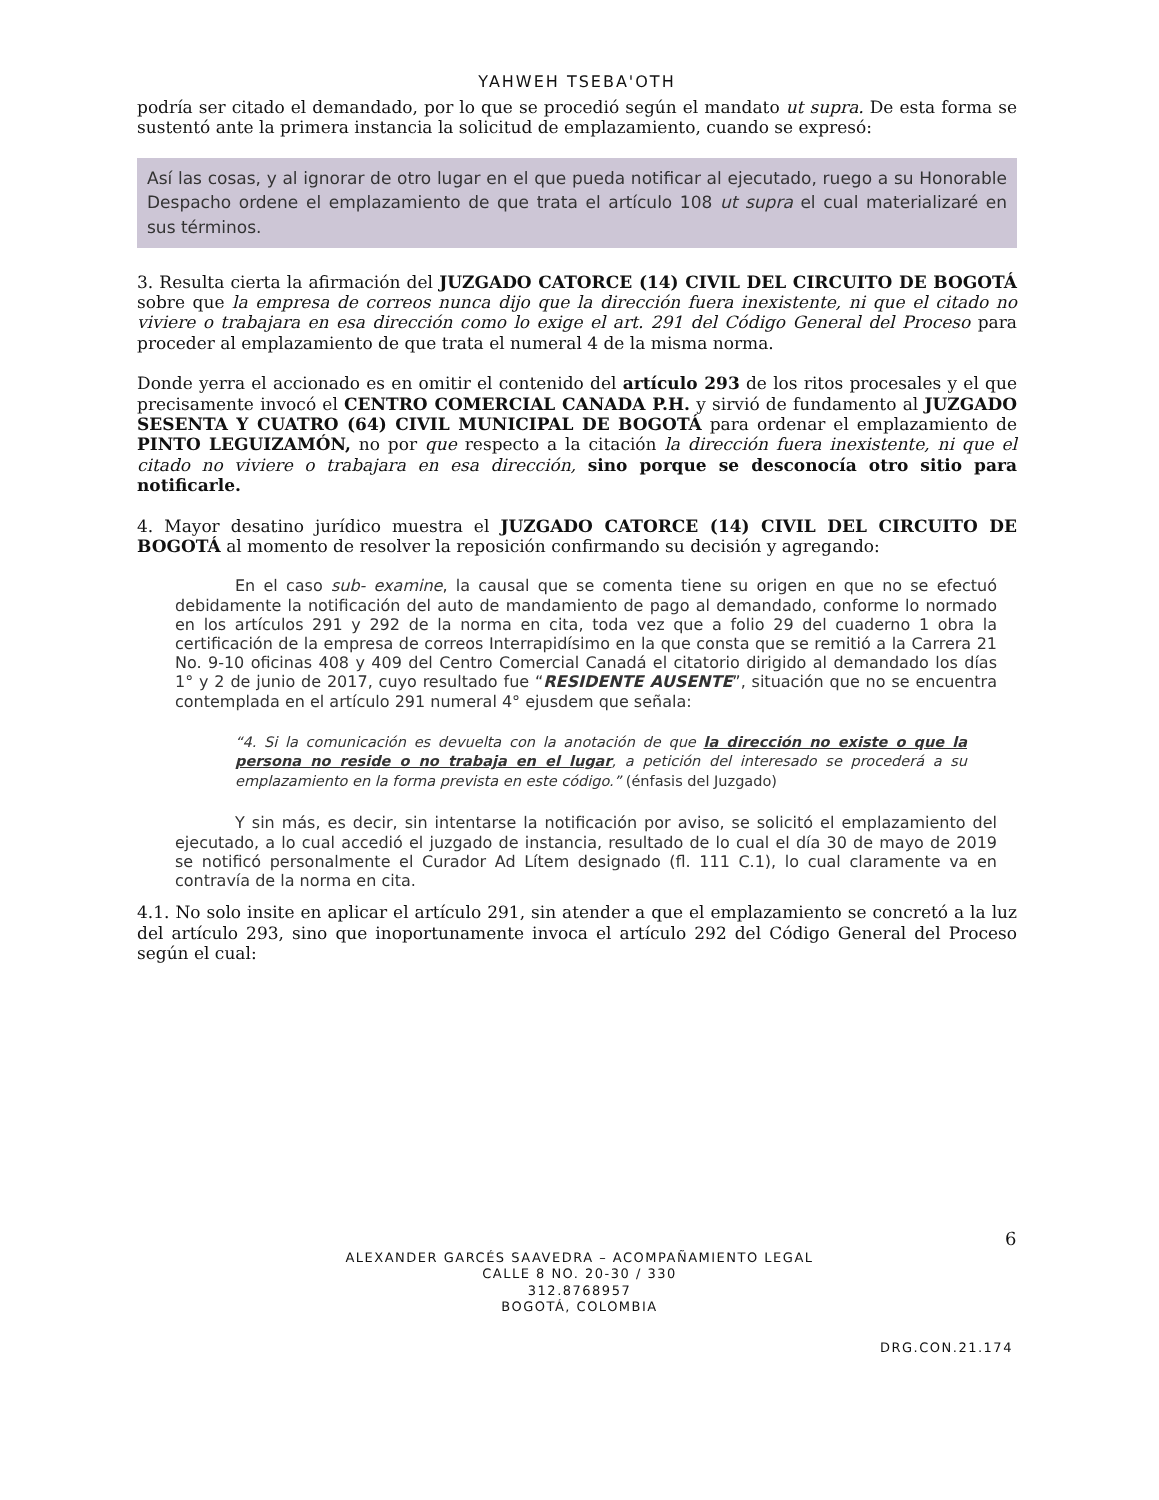YAHWEH TSEBA'OTH
podría ser citado el demandado, por lo que se procedió según el mandato ut supra. De esta forma se sustentó ante la primera instancia la solicitud de emplazamiento, cuando se expresó:
Así las cosas, y al ignorar de otro lugar en el que pueda notificar al ejecutado, ruego a su Honorable Despacho ordene el emplazamiento de que trata el artículo 108 ut supra el cual materializaré en sus términos.
3. Resulta cierta la afirmación del JUZGADO CATORCE (14) CIVIL DEL CIRCUITO DE BOGOTÁ sobre que la empresa de correos nunca dijo que la dirección fuera inexistente, ni que el citado no viviere o trabajara en esa dirección como lo exige el art. 291 del Código General del Proceso para proceder al emplazamiento de que trata el numeral 4 de la misma norma.
Donde yerra el accionado es en omitir el contenido del artículo 293 de los ritos procesales y el que precisamente invocó el CENTRO COMERCIAL CANADA P.H. y sirvió de fundamento al JUZGADO SESENTA Y CUATRO (64) CIVIL MUNICIPAL DE BOGOTÁ para ordenar el emplazamiento de PINTO LEGUIZAMÓN, no por que respecto a la citación la dirección fuera inexistente, ni que el citado no viviere o trabajara en esa dirección, sino porque se desconocía otro sitio para notificarle.
4. Mayor desatino jurídico muestra el JUZGADO CATORCE (14) CIVIL DEL CIRCUITO DE BOGOTÁ al momento de resolver la reposición confirmando su decisión y agregando:
En el caso sub- examine, la causal que se comenta tiene su origen en que no se efectuó debidamente la notificación del auto de mandamiento de pago al demandado, conforme lo normado en los artículos 291 y 292 de la norma en cita, toda vez que a folio 29 del cuaderno 1 obra la certificación de la empresa de correos Interrapidísimo en la que consta que se remitió a la Carrera 21 No. 9-10 oficinas 408 y 409 del Centro Comercial Canadá el citatorio dirigido al demandado los días 1° y 2 de junio de 2017, cuyo resultado fue “RESIDENTE AUSENTE”, situación que no se encuentra contemplada en el artículo 291 numeral 4° ejusdem que señala:
“4. Si la comunicación es devuelta con la anotación de que la dirección no existe o que la persona no reside o no trabaja en el lugar, a petición del interesado se procederá a su emplazamiento en la forma prevista en este código.” (énfasis del Juzgado)
Y sin más, es decir, sin intentarse la notificación por aviso, se solicitó el emplazamiento del ejecutado, a lo cual accedió el juzgado de instancia, resultado de lo cual el día 30 de mayo de 2019 se notificó personalmente el Curador Ad Lítem designado (fl. 111 C.1), lo cual claramente va en contravía de la norma en cita.
4.1. No solo insite en aplicar el artículo 291, sin atender a que el emplazamiento se concretó a la luz del artículo 293, sino que inoportunamente invoca el artículo 292 del Código General del Proceso según el cual:
6
ALEXANDER GARCÉS SAAVEDRA – ACOMPAÑAMIENTO LEGAL
CALLE 8 NO. 20-30 / 330
312.8768957
BOGOTÁ, COLOMBIA
DRG.CON.21.174